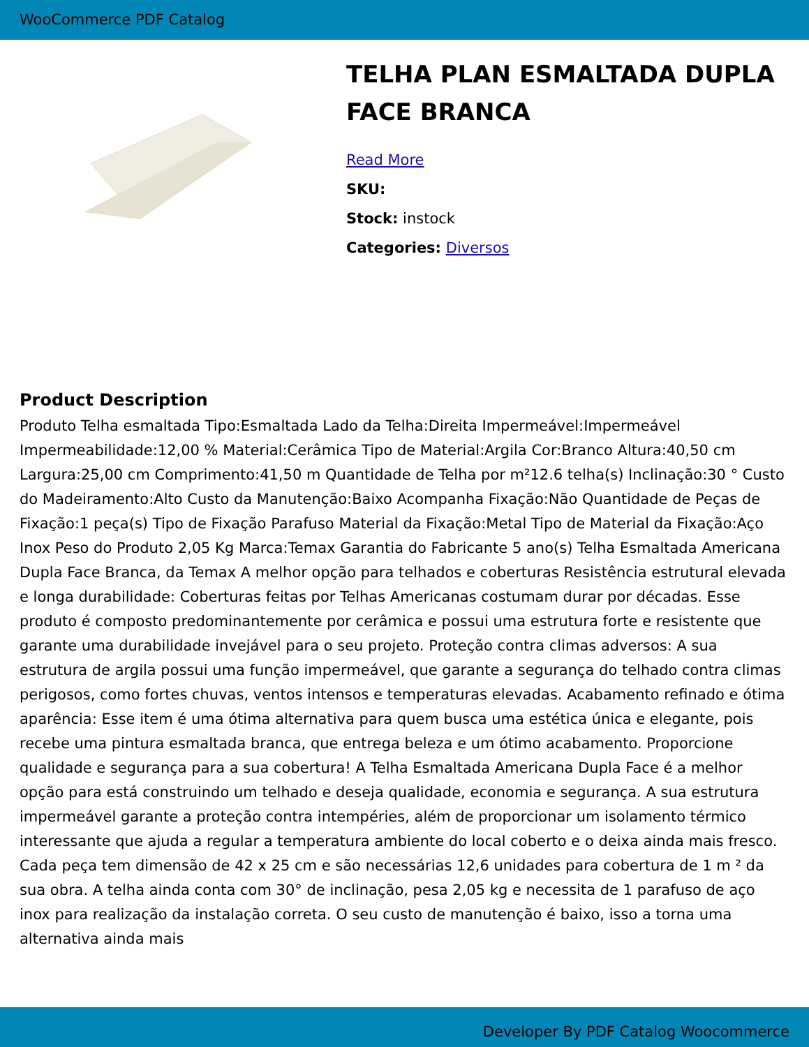WooCommerce PDF Catalog
TELHA PLAN ESMALTADA DUPLA FACE BRANCA
Read More
SKU:
Stock: instock
Categories: Diversos
Product Description
Produto Telha esmaltada Tipo:Esmaltada Lado da Telha:Direita Impermeável:Impermeável Impermeabilidade:12,00 % Material:Cerâmica Tipo de Material:Argila Cor:Branco Altura:40,50 cm Largura:25,00 cm Comprimento:41,50 m Quantidade de Telha por m²12.6 telha(s) Inclinação:30 ° Custo do Madeiramento:Alto Custo da Manutenção:Baixo Acompanha Fixação:Não Quantidade de Peças de Fixação:1 peça(s) Tipo de Fixação Parafuso Material da Fixação:Metal Tipo de Material da Fixação:Aço Inox Peso do Produto 2,05 Kg Marca:Temax Garantia do Fabricante 5 ano(s) Telha Esmaltada Americana Dupla Face Branca, da Temax A melhor opção para telhados e coberturas Resistência estrutural elevada e longa durabilidade: Coberturas feitas por Telhas Americanas costumam durar por décadas. Esse produto é composto predominantemente por cerâmica e possui uma estrutura forte e resistente que garante uma durabilidade invejável para o seu projeto. Proteção contra climas adversos: A sua estrutura de argila possui uma função impermeável, que garante a segurança do telhado contra climas perigosos, como fortes chuvas, ventos intensos e temperaturas elevadas. Acabamento refinado e ótima aparência: Esse item é uma ótima alternativa para quem busca uma estética única e elegante, pois recebe uma pintura esmaltada branca, que entrega beleza e um ótimo acabamento. Proporcione qualidade e segurança para a sua cobertura! A Telha Esmaltada Americana Dupla Face é a melhor opção para está construindo um telhado e deseja qualidade, economia e segurança. A sua estrutura impermeável garante a proteção contra intempéries, além de proporcionar um isolamento térmico interessante que ajuda a regular a temperatura ambiente do local coberto e o deixa ainda mais fresco. Cada peça tem dimensão de 42 x 25 cm e são necessárias 12,6 unidades para cobertura de 1 m ² da sua obra. A telha ainda conta com 30° de inclinação, pesa 2,05 kg e necessita de 1 parafuso de aço inox para realização da instalação correta. O seu custo de manutenção é baixo, isso a torna uma alternativa ainda mais
Developer By PDF Catalog Woocommerce